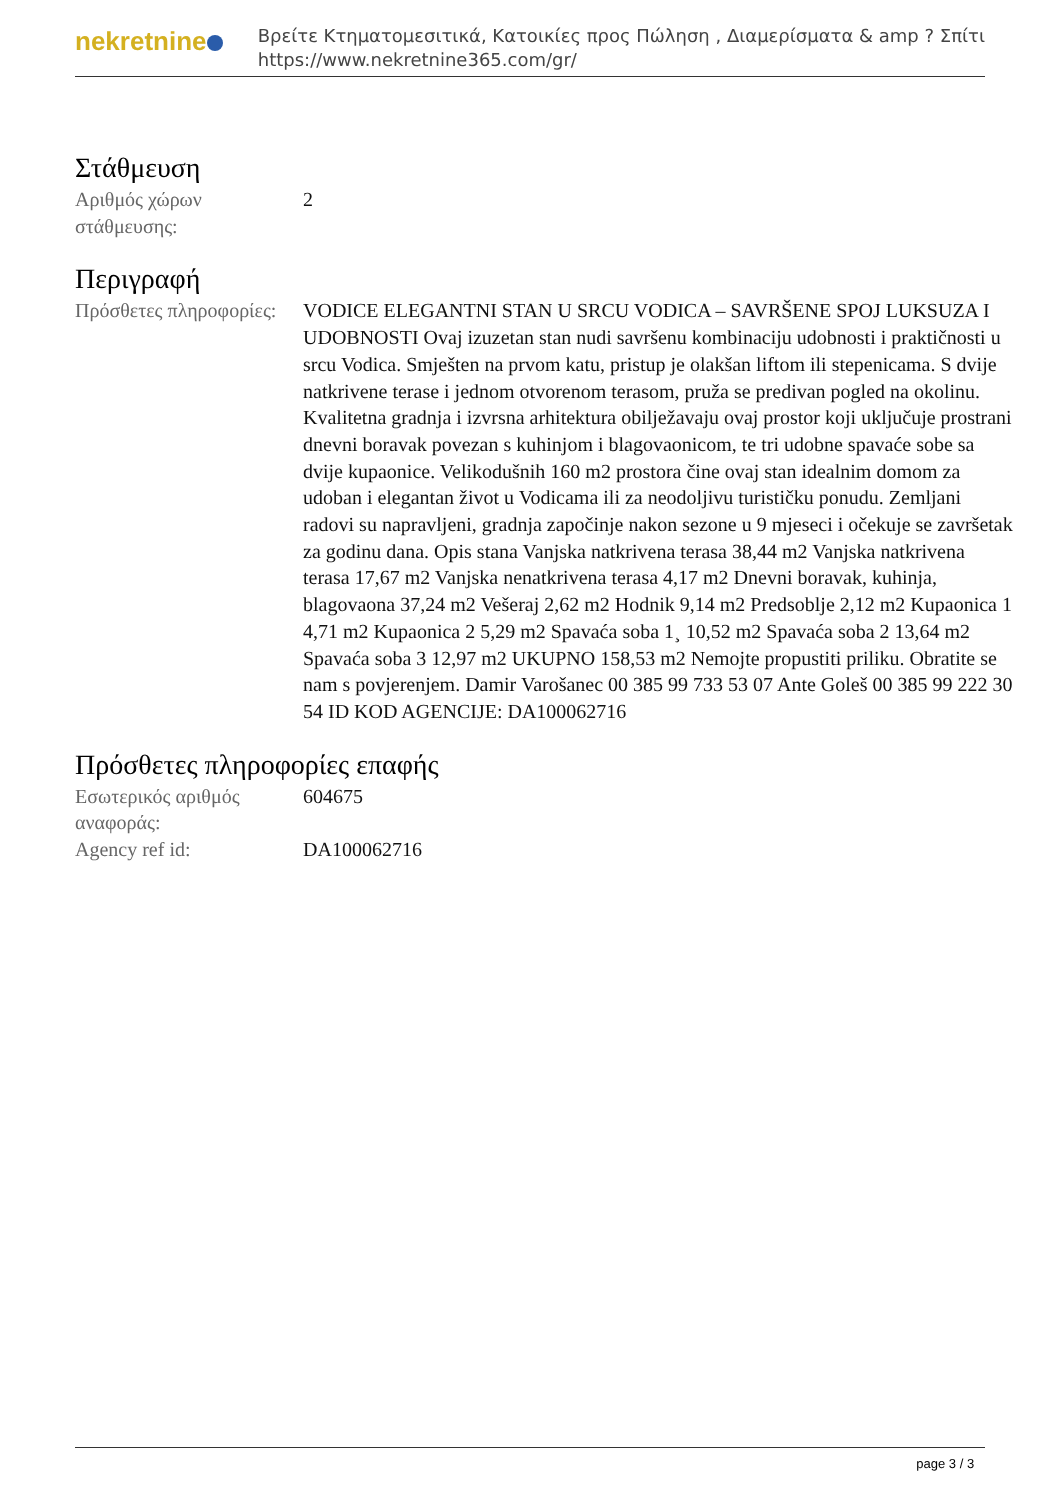nekretnine
Βρείτε Κτηματομεσιτικά, Κατοικίες προς Πώληση , Διαμερίσματα & amp ? Σπίτι
https://www.nekretnine365.com/gr/
Στάθμευση
Αριθμός χώρων στάθμευσης:
2
Περιγραφή
Πρόσθετες πληροφορίες:
VODICE ELEGANTNI STAN U SRCU VODICA – SAVRŠENE SPOJ LUKSUZA I UDOBNOSTI Ovaj izuzetan stan nudi savršenu kombinaciju udobnosti i praktičnosti u srcu Vodica. Smješten na prvom katu, pristup je olakšan liftom ili stepenicama. S dvije natkrivene terase i jednom otvorenom terasom, pruža se predivan pogled na okolinu. Kvalitetna gradnja i izvrsna arhitektura obilježavaju ovaj prostor koji uključuje prostrani dnevni boravak povezan s kuhinjom i blagovaonicom, te tri udobne spavaće sobe sa dvije kupaonice. Velikodušnih 160 m2 prostora čine ovaj stan idealnim domom za udoban i elegantan život u Vodicama ili za neodoljivu turističku ponudu. Zemljani radovi su napravljeni, gradnja započinje nakon sezone u 9 mjeseci i očekuje se završetak za godinu dana. Opis stana Vanjska natkrivena terasa 38,44 m2 Vanjska natkrivena terasa 17,67 m2 Vanjska nenatkrivena terasa 4,17 m2 Dnevni boravak, kuhinja, blagovaona 37,24 m2 Vešeraj 2,62 m2 Hodnik 9,14 m2 Predsoblje 2,12 m2 Kupaonica 1 4,71 m2 Kupaonica 2 5,29 m2 Spavaća soba 1¸ 10,52 m2 Spavaća soba 2 13,64 m2 Spavaća soba 3 12,97 m2 UKUPNO 158,53 m2 Nemojte propustiti priliku. Obratite se nam s povjerenjem. Damir Varošanec 00 385 99 733 53 07 Ante Goleš 00 385 99 222 30 54 ID KOD AGENCIJE: DA100062716
Πρόσθετες πληροφορίες επαφής
Εσωτερικός αριθμός αναφοράς:
604675
Agency ref id: DA100062716
page 3 / 3